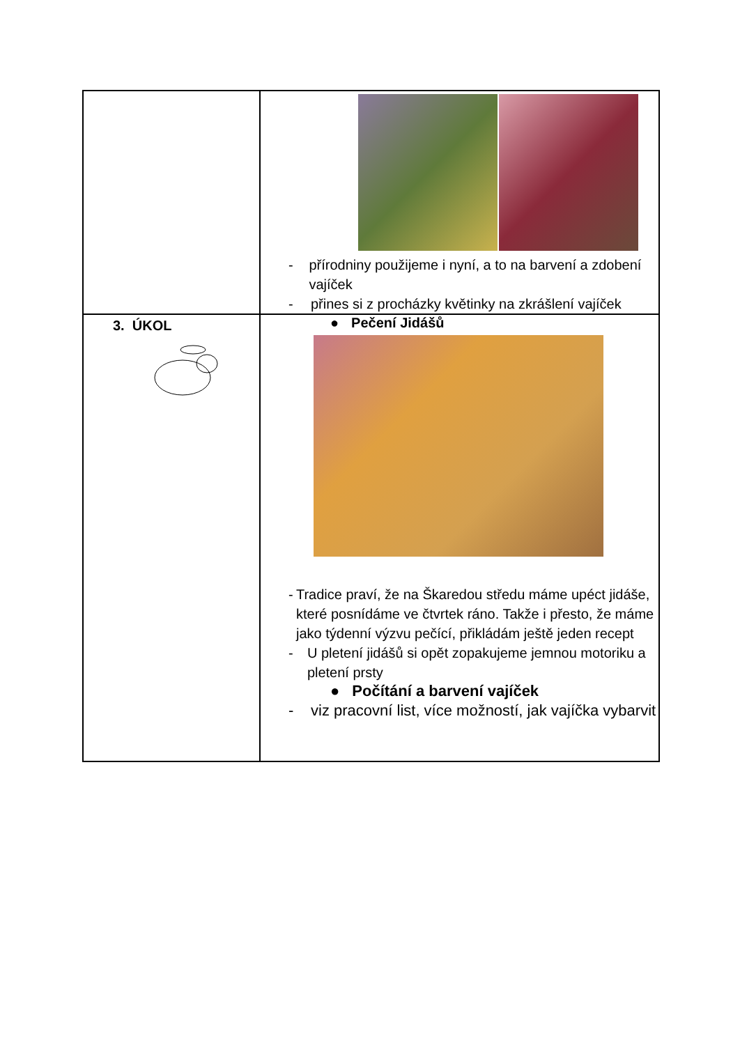| | - přírodniny použijeme i nyní, a to na barvení a zdobení vajíček - přines si z procházky květinky na zkrášlení vajíček |
| 3. ÚKOL | ● Pečení Jidášů - Tradice praví, že na Škaredou středu máme upéct jidáše, které posnídáme ve čtvrtek ráno. Takže i přesto, že máme jako týdenní výzvu pečící, přikládám ještě jeden recept - U pletení jidášů si opět zopakujeme jemnou motoriku a pletení prsty ● Počítání a barvení vajíček - viz pracovní list, více možností, jak vajíčka vybarvit |